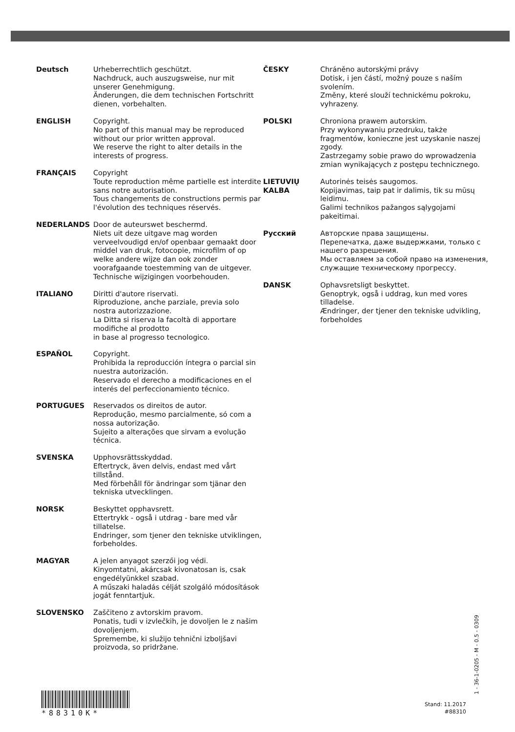Deutsch Urheberrechtlich geschützt.
Nachdruck, auch auszugsweise, nur mit unserer Genehmigung.
Änderungen, die dem technischen Fortschritt dienen, vorbehalten.
ENGLISH Copyright.
No part of this manual may be reproduced without our prior written approval.
We reserve the right to alter details in the interests of progress.
FRANÇAIS Copyright
Toute reproduction même partielle est interdite sans notre autorisation.
Tous changements de constructions permis par l'évolution des techniques réservés.
NEDERLANDS Door de auteurswet beschermd.
Niets uit deze uitgave mag worden verveelvoudigd en/of openbaar gemaakt door middel van druk, fotocopie, microfilm of op welke andere wijze dan ook zonder voorafgaande toestemming van de uitgever.
Technische wijzigingen voorbehouden.
ITALIANO Diritti d'autore riservati.
Riproduzione, anche parziale, previa solo nostra autorizzazione.
La Ditta si riserva la facoltà di apportare modifiche al prodotto
in base al progresso tecnologico.
ESPAÑOL Copyright.
Prohibida la reproducción íntegra o parcial sin nuestra autorización.
Reservado el derecho a modificaciones en el interés del perfeccionamiento técnico.
PORTUGUES Reservados os direitos de autor.
Reprodução, mesmo parcialmente, só com a nossa autorização.
Sujeito a alterações que sirvam a evolução técnica.
SVENSKA Upphovsrättsskyddad.
Eftertryck, även delvis, endast med vårt tillstånd.
Med förbehåll för ändringar som tjänar den tekniska utvecklingen.
NORSK Beskyttet opphavsrett.
Ettertrykk - også i utdrag - bare med vår tillatelse.
Endringer, som tjener den tekniske utviklingen, forbeholdes.
MAGYAR A jelen anyagot szerzői jog védi.
Kinyomtatni, akárcsak kivonatosan is, csak engedélyünkkel szabad.
A műszaki haladás célját szolgáló módosítások jogát fenntartjuk.
SLOVENSKO Zaščiteno z avtorskim pravom.
Ponatis, tudi v izvlečkih, je dovoljen le z našim dovoljenjem.
Spremembe, ki služijo tehnični izboljšavi proizvoda, so pridržane.
ČESKY Chráněno autorskými právy
Dotisk, i jen částí, možný pouze s naším svolením.
Změny, které slouží technickému pokroku, vyhrazeny.
POLSKI Chroniona prawem autorskim.
Przy wykonywaniu przedruku, także fragmentów, konieczne jest uzyskanie naszej zgody.
Zastrzegamy sobie prawo do wprowadzenia zmian wynikających z postępu technicznego.
LIETUVIŲ KALBA
Autorinės teisės saugomos.
Kopijavimas, taip pat ir dalimis, tik su mūsų leidimu.
Galimi technikos pažangos sąlygojami pakeitimai.
Русский Авторские права защищены.
Перепечатка, даже выдержками, только с нашего разрешения.
Мы оставляем за собой право на изменения, служащие техническому прогрессу.
DANSK Ophavsretsligt beskyttet.
Genoptryk, også i uddrag, kun med vores tilladelse.
Ændringer, der tjener den tekniske udvikling, forbeholdes
*88310K*
Stand: 11.2017
#88310
1 - 36-1-0205 - M - 0.5 - 0309